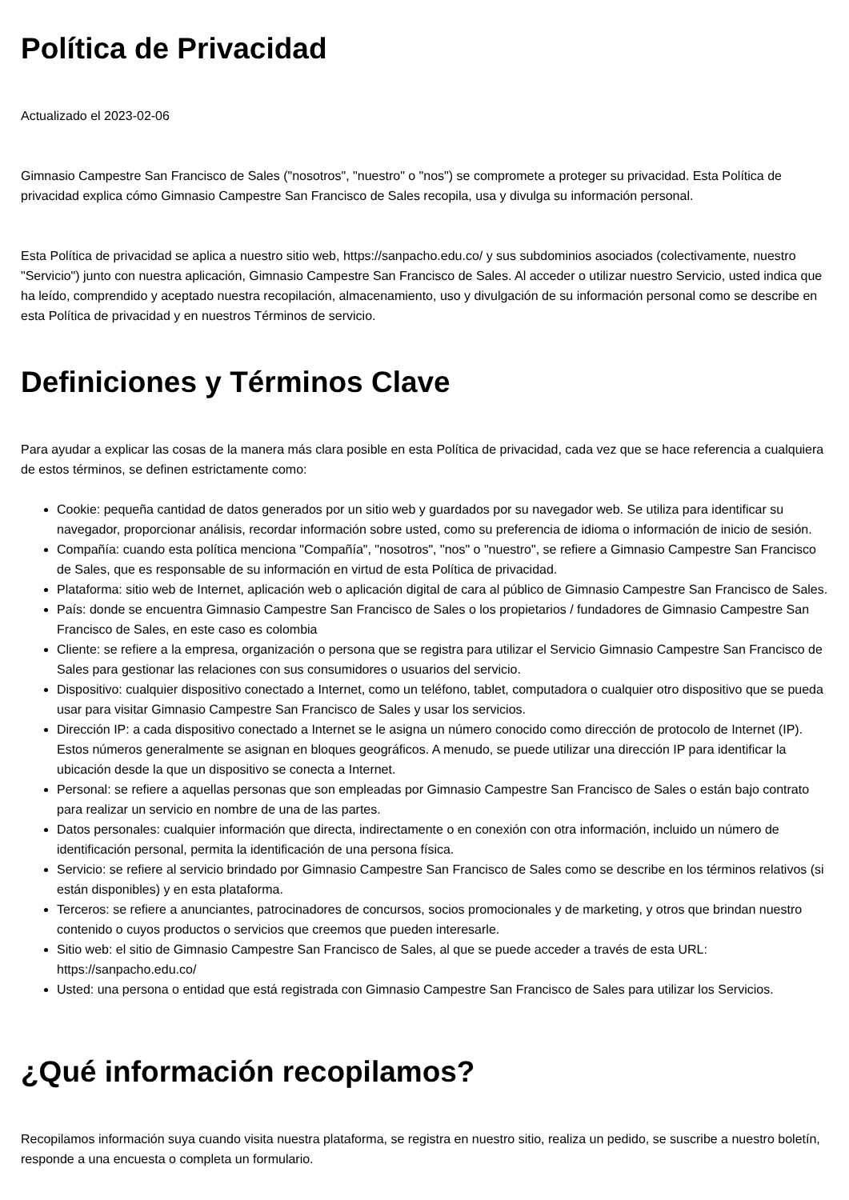Política de Privacidad
Actualizado el 2023-02-06
Gimnasio Campestre San Francisco de Sales ("nosotros", "nuestro" o "nos") se compromete a proteger su privacidad. Esta Política de privacidad explica cómo Gimnasio Campestre San Francisco de Sales recopila, usa y divulga su información personal.
Esta Política de privacidad se aplica a nuestro sitio web, https://sanpacho.edu.co/ y sus subdominios asociados (colectivamente, nuestro "Servicio") junto con nuestra aplicación, Gimnasio Campestre San Francisco de Sales. Al acceder o utilizar nuestro Servicio, usted indica que ha leído, comprendido y aceptado nuestra recopilación, almacenamiento, uso y divulgación de su información personal como se describe en esta Política de privacidad y en nuestros Términos de servicio.
Definiciones y Términos Clave
Para ayudar a explicar las cosas de la manera más clara posible en esta Política de privacidad, cada vez que se hace referencia a cualquiera de estos términos, se definen estrictamente como:
Cookie: pequeña cantidad de datos generados por un sitio web y guardados por su navegador web. Se utiliza para identificar su navegador, proporcionar análisis, recordar información sobre usted, como su preferencia de idioma o información de inicio de sesión.
Compañía: cuando esta política menciona "Compañía", "nosotros", "nos" o "nuestro", se refiere a Gimnasio Campestre San Francisco de Sales, que es responsable de su información en virtud de esta Política de privacidad.
Plataforma: sitio web de Internet, aplicación web o aplicación digital de cara al público de Gimnasio Campestre San Francisco de Sales.
País: donde se encuentra Gimnasio Campestre San Francisco de Sales o los propietarios / fundadores de Gimnasio Campestre San Francisco de Sales, en este caso es colombia
Cliente: se refiere a la empresa, organización o persona que se registra para utilizar el Servicio Gimnasio Campestre San Francisco de Sales para gestionar las relaciones con sus consumidores o usuarios del servicio.
Dispositivo: cualquier dispositivo conectado a Internet, como un teléfono, tablet, computadora o cualquier otro dispositivo que se pueda usar para visitar Gimnasio Campestre San Francisco de Sales y usar los servicios.
Dirección IP: a cada dispositivo conectado a Internet se le asigna un número conocido como dirección de protocolo de Internet (IP). Estos números generalmente se asignan en bloques geográficos. A menudo, se puede utilizar una dirección IP para identificar la ubicación desde la que un dispositivo se conecta a Internet.
Personal: se refiere a aquellas personas que son empleadas por Gimnasio Campestre San Francisco de Sales o están bajo contrato para realizar un servicio en nombre de una de las partes.
Datos personales: cualquier información que directa, indirectamente o en conexión con otra información, incluido un número de identificación personal, permita la identificación de una persona física.
Servicio: se refiere al servicio brindado por Gimnasio Campestre San Francisco de Sales como se describe en los términos relativos (si están disponibles) y en esta plataforma.
Terceros: se refiere a anunciantes, patrocinadores de concursos, socios promocionales y de marketing, y otros que brindan nuestro contenido o cuyos productos o servicios que creemos que pueden interesarle.
Sitio web: el sitio de Gimnasio Campestre San Francisco de Sales, al que se puede acceder a través de esta URL: https://sanpacho.edu.co/
Usted: una persona o entidad que está registrada con Gimnasio Campestre San Francisco de Sales para utilizar los Servicios.
¿Qué información recopilamos?
Recopilamos información suya cuando visita nuestra plataforma, se registra en nuestro sitio, realiza un pedido, se suscribe a nuestro boletín, responde a una encuesta o completa un formulario.